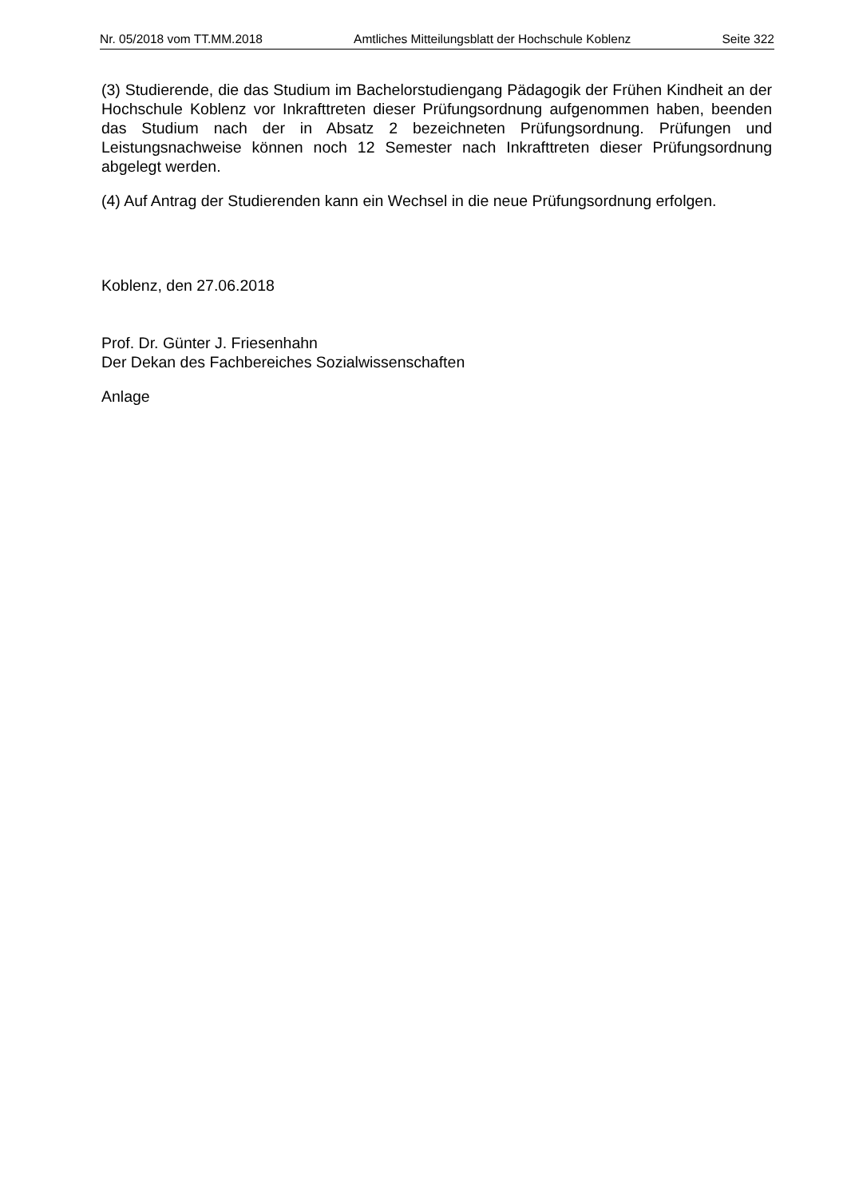Nr. 05/2018 vom TT.MM.2018 Amtliches Mitteilungsblatt der Hochschule Koblenz Seite 322
(3) Studierende, die das Studium im Bachelorstudiengang Pädagogik der Frühen Kindheit an der Hochschule Koblenz vor Inkrafttreten dieser Prüfungsordnung aufgenommen haben, beenden das Studium nach der in Absatz 2 bezeichneten Prüfungsordnung. Prüfungen und Leistungsnachweise können noch 12 Semester nach Inkrafttreten dieser Prüfungsordnung abgelegt werden.
(4) Auf Antrag der Studierenden kann ein Wechsel in die neue Prüfungsordnung erfolgen.
Koblenz, den 27.06.2018
Prof. Dr. Günter J. Friesenhahn
Der Dekan des Fachbereiches Sozialwissenschaften
Anlage